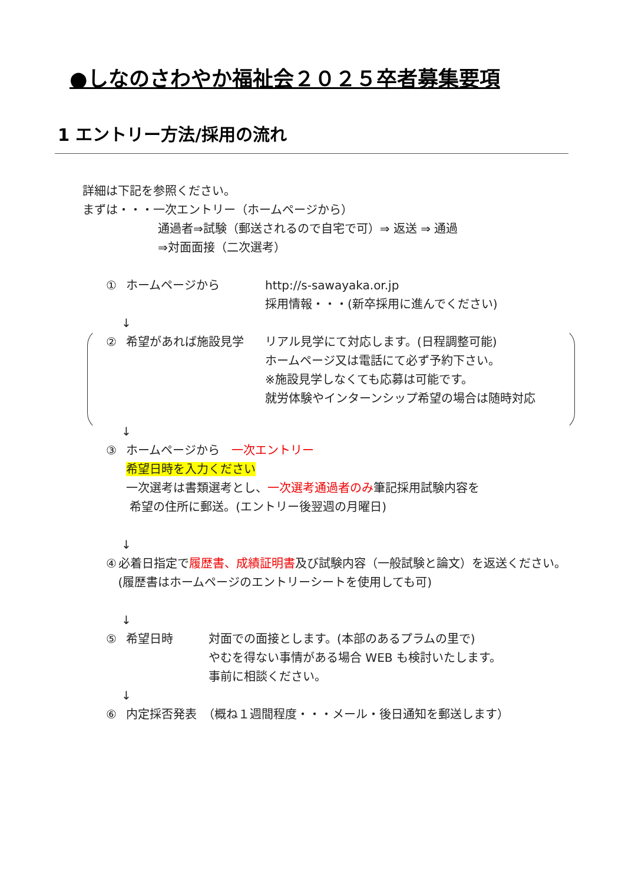●しなのさわやか福祉会２０２５卒者募集要項
1 エントリー方法/採用の流れ
詳細は下記を参照ください。
まずは・・・一次エントリー（ホームページから）
通過者⇒試験（郵送されるので自宅で可）⇒ 返送 ⇒ 通過
⇒対面面接（二次選考）
① ホームページから http://s-sawayaka.or.jp
採用情報・・・(新卒採用に進んでください)
↓
② 希望があれば施設見学 リアル見学にて対応します。(日程調整可能)
ホームページ又は電話にて必ず予約下さい。
※施設見学しなくても応募は可能です。
就労体験やインターンシップ希望の場合は随時対応
↓
③ ホームページから　一次エントリー
希望日時を入力ください
一次選考は書類選考とし、一次選考通過者のみ筆記採用試験内容を
希望の住所に郵送。(エントリー後翌週の月曜日)
↓
④ 必着日指定で履歴書、成績証明書及び試験内容（一般試験と論文）を返送ください。(履歴書はホームページのエントリーシートを使用しても可)
↓
⑤ 希望日時 対面での面接とします。(本部のあるプラムの里で)
やむを得ない事情がある場合 WEB も検討いたします。
事前に相談ください。
↓
⑥ 内定採否発表　（概ね１週間程度・・・メール・後日通知を郵送します）